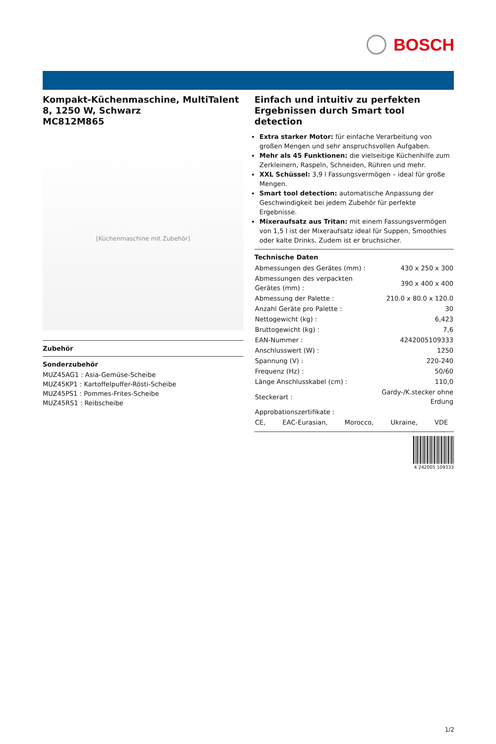BOSCH
Kompakt-Küchenmaschine, MultiTalent 8, 1250 W, Schwarz
MC812M865
[Küchenmaschine mit Zubehör]
Zubehör
Sonderzubehör
MUZ45AG1 : Asia-Gemüse-Scheibe
MUZ45KP1 : Kartoffelpuffer-Rösti-Scheibe
MUZ45PS1 : Pommes-Frites-Scheibe
MUZ45RS1 : Reibscheibe
Einfach und intuitiv zu perfekten Ergebnissen durch Smart tool detection
Extra starker Motor: für einfache Verarbeitung von großen Mengen und sehr anspruchsvollen Aufgaben.
Mehr als 45 Funktionen: die vielseitige Küchenhilfe zum Zerkleinern, Raspeln, Schneiden, Rühren und mehr.
XXL Schüssel: 3,9 l Fassungsvermögen – ideal für große Mengen.
Smart tool detection: automatische Anpassung der Geschwindigkeit bei jedem Zubehör für perfekte Ergebnisse.
Mixeraufsatz aus Tritan: mit einem Fassungsvermögen von 1,5 l ist der Mixeraufsatz ideal für Suppen, Smoothies oder kalte Drinks. Zudem ist er bruchsicher.
Technische Daten
| Abmessungen des Gerätes (mm) : | 430 x 250 x 300 |
| Abmessungen des verpackten Gerätes (mm) : | 390 x 400 x 400 |
| Abmessung der Palette : | 210.0 x 80.0 x 120.0 |
| Anzahl Geräte pro Palette : | 30 |
| Nettogewicht (kg) : | 6,423 |
| Bruttogewicht (kg) : | 7,6 |
| EAN-Nummer : | 4242005109333 |
| Anschlusswert (W) : | 1250 |
| Spannung (V) : | 220-240 |
| Frequenz (Hz) : | 50/60 |
| Länge Anschlusskabel (cm) : | 110,0 |
| Steckerart : | Gardy-/K.stecker ohne Erdung |
| Approbationszertifikate : | |
| CE, EAC-Eurasian, Morocco, Ukraine, VDE | |
4 242005 109333
1/2